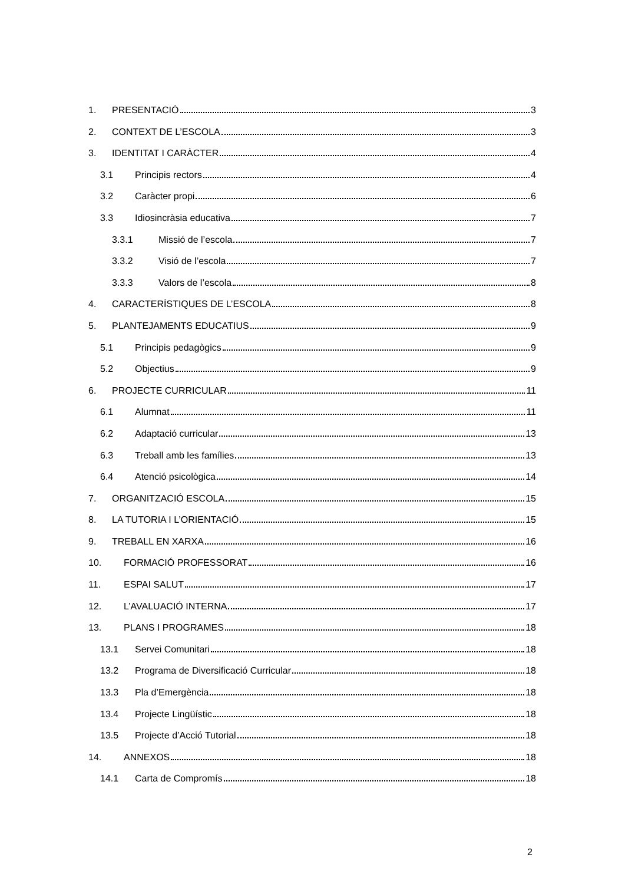1. PRESENTACIÓ 3
2. CONTEXT DE L’ESCOLA 3
3. IDENTITAT I CARÀCTER 4
3.1 Principis rectors 4
3.2 Caràcter propi 6
3.3 Idiosincràsia educativa 7
3.3.1 Missió de l’escola 7
3.3.2 Visió de l’escola 7
3.3.3 Valors de l’escola 8
4. CARACTERÍSTIQUES DE L’ESCOLA 8
5. PLANTEJAMENTS EDUCATIUS 9
5.1 Principis pedagògics 9
5.2 Objectius 9
6. PROJECTE CURRICULAR 11
6.1 Alumnat 11
6.2 Adaptació curricular 13
6.3 Treball amb les famílies 13
6.4 Atenció psicològica 14
7. ORGANITZACIÓ ESCOLA 15
8. LA TUTORIA I L’ORIENTACIÓ 15
9. TREBALL EN XARXA 16
10. FORMACIÓ PROFESSORAT 16
11. ESPAI SALUT 17
12. L’AVALUACIÓ INTERNA 17
13. PLANS I PROGRAMES 18
13.1 Servei Comunitari 18
13.2 Programa de Diversificació Curricular 18
13.3 Pla d’Emergència 18
13.4 Projecte Lingüístic 18
13.5 Projecte d’Acció Tutorial 18
14. ANNEXOS 18
14.1 Carta de Compromís 18
2